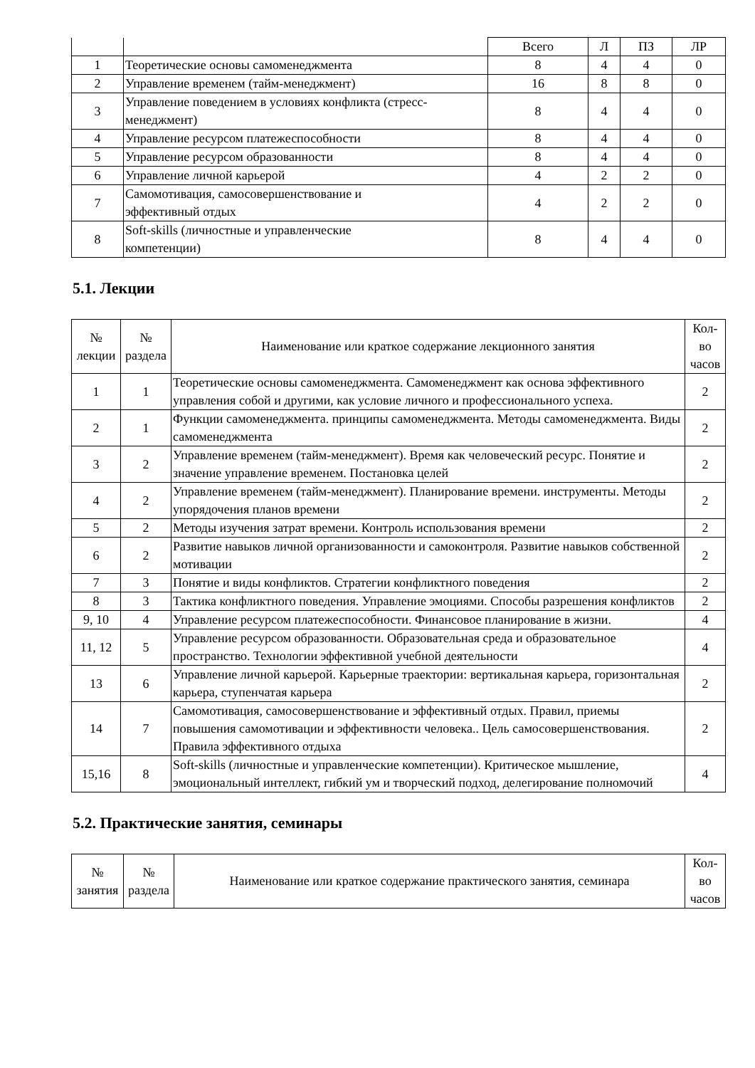| | | Всего | Л | ПЗ | ЛР |
| 1 | Теоретические основы самоменеджмента | 8 | 4 | 4 | 0 |
| 2 | Управление временем (тайм-менеджмент) | 16 | 8 | 8 | 0 |
| 3 | Управление поведением в условиях конфликта (стресс-менеджмент) | 8 | 4 | 4 | 0 |
| 4 | Управление ресурсом платежеспособности | 8 | 4 | 4 | 0 |
| 5 | Управление ресурсом образованности | 8 | 4 | 4 | 0 |
| 6 | Управление личной карьерой | 4 | 2 | 2 | 0 |
| 7 | Самомотивация, самосовершенствование и эффективный отдых | 4 | 2 | 2 | 0 |
| 8 | Soft-skills (личностные и управленческие компетенции) | 8 | 4 | 4 | 0 |
5.1. Лекции
| № лекции | № раздела | Наименование или краткое содержание лекционного занятия | Кол-во часов |
| --- | --- | --- | --- |
| 1 | 1 | Теоретические основы самоменеджмента. Самоменеджмент как основа эффективного управления собой и другими, как условие личного и профессионального успеха. | 2 |
| 2 | 1 | Функции самоменеджмента. принципы самоменеджмента. Методы самоменеджмента. Виды самоменеджмента | 2 |
| 3 | 2 | Управление временем (тайм-менеджмент). Время как человеческий ресурс. Понятие и значение управление временем. Постановка целей | 2 |
| 4 | 2 | Управление временем (тайм-менеджмент). Планирование времени. инструменты. Методы упорядочения планов времени | 2 |
| 5 | 2 | Методы изучения затрат времени. Контроль использования времени | 2 |
| 6 | 2 | Развитие навыков личной организованности и самоконтроля. Развитие навыков собственной мотивации | 2 |
| 7 | 3 | Понятие и виды конфликтов. Стратегии конфликтного поведения | 2 |
| 8 | 3 | Тактика конфликтного поведения. Управление эмоциями. Способы разрешения конфликтов | 2 |
| 9, 10 | 4 | Управление ресурсом платежеспособности. Финансовое планирование в жизни. | 4 |
| 11, 12 | 5 | Управление ресурсом образованности. Образовательная среда и образовательное пространство. Технологии эффективной учебной деятельности | 4 |
| 13 | 6 | Управление личной карьерой. Карьерные траектории: вертикальная карьера, горизонтальная карьера, ступенчатая карьера | 2 |
| 14 | 7 | Самомотивация, самосовершенствование и эффективный отдых. Правил, приемы повышения самомотивации и эффективности человека.. Цель самосовершенствования. Правила эффективного отдыха | 2 |
| 15,16 | 8 | Soft-skills (личностные и управленческие компетенции). Критическое мышление, эмоциональный интеллект, гибкий ум и творческий подход, делегирование полномочий | 4 |
5.2. Практические занятия, семинары
| № занятия | № раздела | Наименование или краткое содержание практического занятия, семинара | Кол-во часов |
| --- | --- | --- | --- |